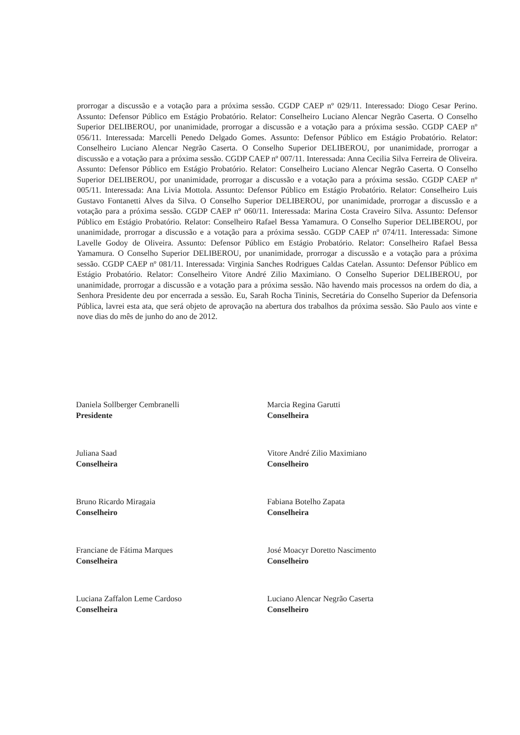prorrogar a discussão e a votação para a próxima sessão. CGDP CAEP nº 029/11. Interessado: Diogo Cesar Perino. Assunto: Defensor Público em Estágio Probatório. Relator: Conselheiro Luciano Alencar Negrão Caserta. O Conselho Superior DELIBEROU, por unanimidade, prorrogar a discussão e a votação para a próxima sessão. CGDP CAEP nº 056/11. Interessada: Marcelli Penedo Delgado Gomes. Assunto: Defensor Público em Estágio Probatório. Relator: Conselheiro Luciano Alencar Negrão Caserta. O Conselho Superior DELIBEROU, por unanimidade, prorrogar a discussão e a votação para a próxima sessão. CGDP CAEP nº 007/11. Interessada: Anna Cecilia Silva Ferreira de Oliveira. Assunto: Defensor Público em Estágio Probatório. Relator: Conselheiro Luciano Alencar Negrão Caserta. O Conselho Superior DELIBEROU, por unanimidade, prorrogar a discussão e a votação para a próxima sessão. CGDP CAEP nº 005/11. Interessada: Ana Livia Mottola. Assunto: Defensor Público em Estágio Probatório. Relator: Conselheiro Luis Gustavo Fontanetti Alves da Silva. O Conselho Superior DELIBEROU, por unanimidade, prorrogar a discussão e a votação para a próxima sessão. CGDP CAEP nº 060/11. Interessada: Marina Costa Craveiro Silva. Assunto: Defensor Público em Estágio Probatório. Relator: Conselheiro Rafael Bessa Yamamura. O Conselho Superior DELIBEROU, por unanimidade, prorrogar a discussão e a votação para a próxima sessão. CGDP CAEP nº 074/11. Interessada: Simone Lavelle Godoy de Oliveira. Assunto: Defensor Público em Estágio Probatório. Relator: Conselheiro Rafael Bessa Yamamura. O Conselho Superior DELIBEROU, por unanimidade, prorrogar a discussão e a votação para a próxima sessão. CGDP CAEP nº 081/11. Interessada: Virginia Sanches Rodrigues Caldas Catelan. Assunto: Defensor Público em Estágio Probatório. Relator: Conselheiro Vitore André Zilio Maximiano. O Conselho Superior DELIBEROU, por unanimidade, prorrogar a discussão e a votação para a próxima sessão. Não havendo mais processos na ordem do dia, a Senhora Presidente deu por encerrada a sessão. Eu, Sarah Rocha Tininis, Secretária do Conselho Superior da Defensoria Pública, lavrei esta ata, que será objeto de aprovação na abertura dos trabalhos da próxima sessão. São Paulo aos vinte e nove dias do mês de junho do ano de 2012.
Daniela Sollberger Cembranelli
Presidente
Marcia Regina Garutti
Conselheira
Juliana Saad
Conselheira
Vitore André Zilio Maximiano
Conselheiro
Bruno Ricardo Miragaia
Conselheiro
Fabiana Botelho Zapata
Conselheira
Franciane de Fátima Marques
Conselheira
José Moacyr Doretto Nascimento
Conselheiro
Luciana Zaffalon Leme Cardoso
Conselheira
Luciano Alencar Negrão Caserta
Conselheiro